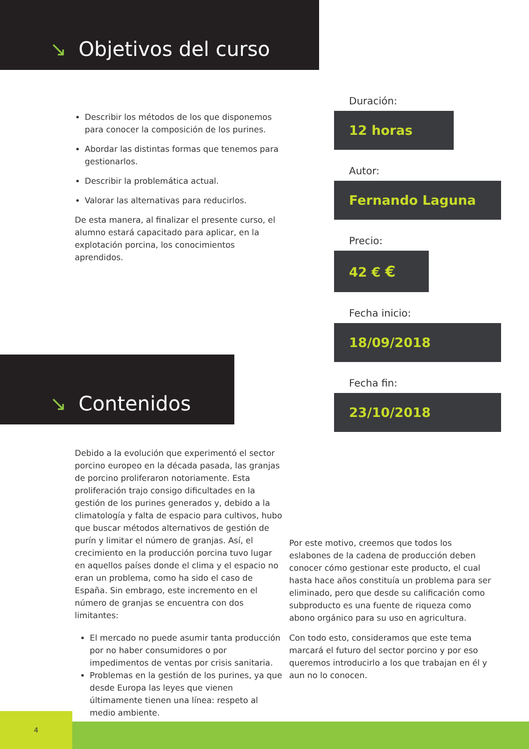↘ Objetivos del curso
Describir los métodos de los que disponemos para conocer la composición de los purines.
Abordar las distintas formas que tenemos para gestionarlos.
Describir la problemática actual.
Valorar las alternativas para reducirlos.
De esta manera, al finalizar el presente curso, el alumno estará capacitado para aplicar, en la explotación porcina, los conocimientos aprendidos.
↘ Contenidos
Debido a la evolución que experimentó el sector porcino europeo en la década pasada, las granjas de porcino proliferaron notoriamente. Esta proliferación trajo consigo dificultades en la gestión de los purines generados y, debido a la climatología y falta de espacio para cultivos, hubo que buscar métodos alternativos de gestión de purín y limitar el número de granjas. Así, el crecimiento en la producción porcina tuvo lugar en aquellos países donde el clima y el espacio no eran un problema, como ha sido el caso de España. Sin embrago, este incremento en el número de granjas se encuentra con dos limitantes:
El mercado no puede asumir tanta producción por no haber consumidores o por impedimentos de ventas por crisis sanitaria.
Problemas en la gestión de los purines, ya que desde Europa las leyes que vienen últimamente tienen una línea: respeto al medio ambiente.
Duración:
12 horas
Autor:
Fernando Laguna
Precio:
42 € €
Fecha inicio:
18/09/2018
Fecha fin:
23/10/2018
Por este motivo, creemos que todos los eslabones de la cadena de producción deben conocer cómo gestionar este producto, el cual hasta hace años constituía un problema para ser eliminado, pero que desde su calificación como subproducto es una fuente de riqueza como abono orgánico para su uso en agricultura.
Con todo esto, consideramos que este tema marcará el futuro del sector porcino y por eso queremos introducirlo a los que trabajan en él y aun no lo conocen.
4